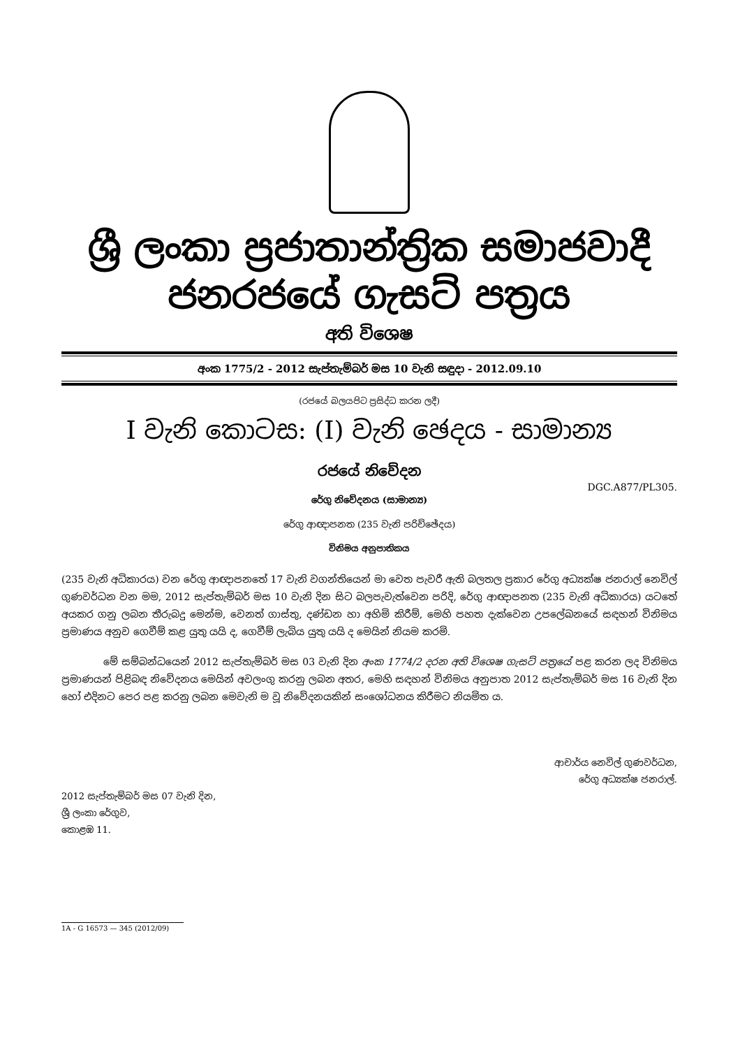ශ්‍රී ලංකා ප්‍රජාතාන්ත්‍රික සමාජවාදී ජනරජයේ ගැසට් පත්‍රය
අති විශෙෂ
අංක 1775/2 - 2012 සැප්තැම්බර් මස 10 වැනි සඳුදා - 2012.09.10
(රජයේ බලයපිට ප්‍රසිද්ධ කරන ලදී)
I වැනි කොටස: (I) වැනි ඡෙදය - සාමාන්‍ය
රජයේ නිවේදන
DGC.A877/PL305.
රේගු නිවේදනය (සාමාන්‍ය)
රේගු ආඥාපනත (235 වැනි පරිච්ඡේදය)
විනිමය අනුපාතිකය
(235 වැනි අධිකාරය) වන රේගු ආඥාපනතේ 17 වැනි වගන්තියෙන් මා වෙත පැවරී ඇති බලතල ප්‍රකාර රේගු අධ්‍යක්ෂ ජනරාල් නෙවිල් ගුණවර්ධන වන මම, 2012 සැප්තැම්බර් මස 10 වැනි දින සිට බලපැවැත්වෙන පරිදි, රේගු ආඥාපනත (235 වැනි අධිකාරය) යටතේ අයකර ගනු ලබන තීරුබදු මෙන්ම, වෙනත් ගාස්තු, දණ්ඩන හා අහිමි කිරීම්, මෙහි පහත දැක්වෙන උපලේඛනයේ සඳහන් විනිමය ප්‍රමාණය අනුව ගෙවීම් කළ යුතු යයි ද, ගෙවීම් ලැබිය යුතු යයි ද මෙයින් නියම කරමි.
මේ සම්බන්ධයෙන් 2012 සැප්තැම්බර් මස 03 වැනි දින අංක 1774/2 දරන අති විශෙෂ ගැසට් පත්‍රයේ පළ කරන ලද විනිමය ප්‍රමාණයන් පිළිබඳ නිවේදනය මෙයින් අවලංගු කරනු ලබන අතර, මෙහි සඳහන් විනිමය අනුපාත 2012 සැප්තැම්බර් මස 16 වැනි දින හෝ එදිනට පෙර පළ කරනු ලබන මෙවැනි ම වූ නිවේදනයකින් සංශෝධනය කිරීමට නියමිත ය.
ආචාර්ය නෙවිල් ගුණවර්ධන,
රේගු අධ්‍යක්ෂ ජනරාල්.
2012 සැප්තැම්බර් මස 07 වැනි දින,
ශ්‍රී ලංකා රේගුව,
කොළඹ 11.
1A - G 16573 — 345 (2012/09)